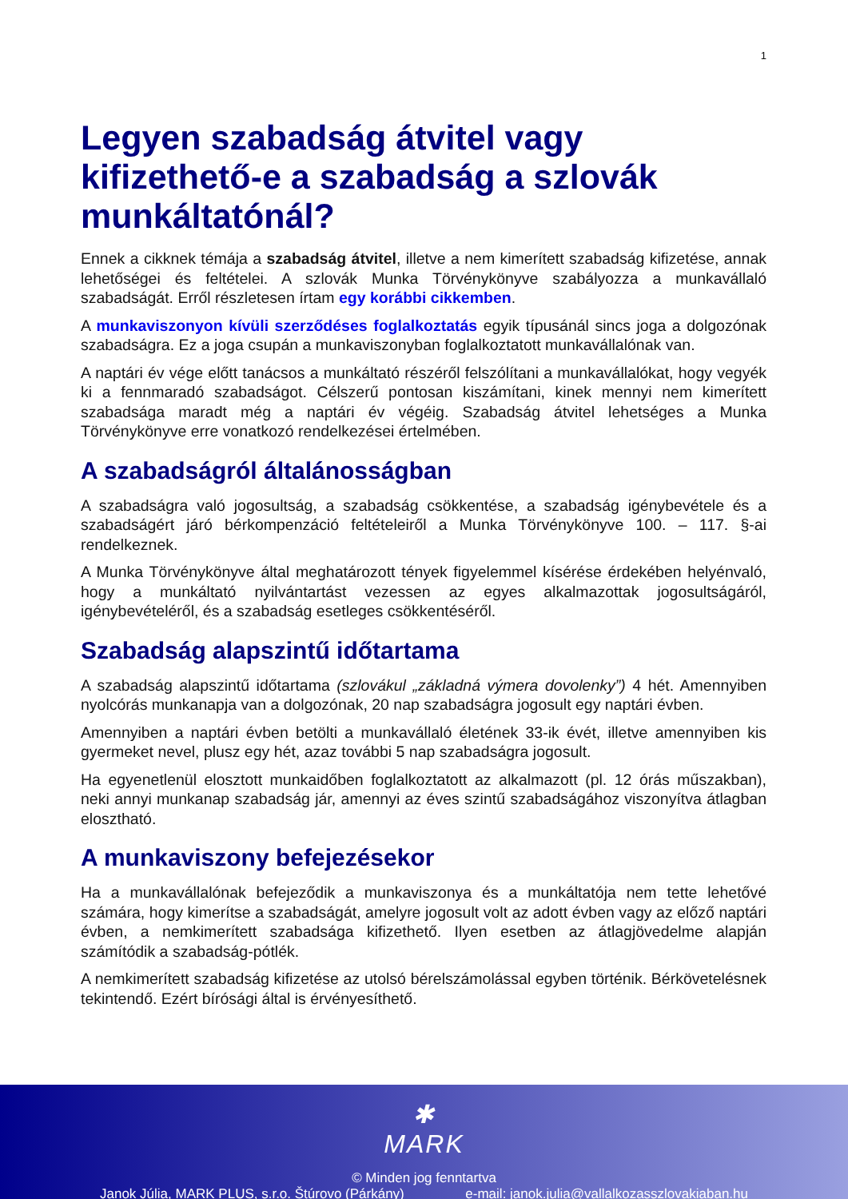1
Legyen szabadság átvitel vagy kifizethető-e a szabadság a szlovák munkáltatónál?
Ennek a cikknek témája a szabadság átvitel, illetve a nem kimerített szabadság kifizetése, annak lehetőségei és feltételei. A szlovák Munka Törvénykönyve szabályozza a munkavállaló szabadságát. Erről részletesen írtam egy korábbi cikkemben.
A munkaviszonyon kívüli szerződéses foglalkoztatás egyik típusánál sincs joga a dolgozónak szabadságra. Ez a joga csupán a munkaviszonyban foglalkoztatott munkavállalónak van.
A naptári év vége előtt tanácsos a munkáltató részéről felszólítani a munkavállalókat, hogy vegyék ki a fennmaradó szabadságot. Célszerű pontosan kiszámítani, kinek mennyi nem kimerített szabadsága maradt még a naptári év végéig. Szabadság átvitel lehetséges a Munka Törvénykönyve erre vonatkozó rendelkezései értelmében.
A szabadságról általánosságban
A szabadságra való jogosultság, a szabadság csökkentése, a szabadság igénybevétele és a szabadságért járó bérkompenzáció feltételeiről a Munka Törvénykönyve 100. – 117. §-ai rendelkeznek.
A Munka Törvénykönyve által meghatározott tények figyelemmel kísérése érdekében helyénvaló, hogy a munkáltató nyilvántartást vezessen az egyes alkalmazottak jogosultságáról, igénybevételéről, és a szabadság esetleges csökkentéséről.
Szabadság alapszintű időtartama
A szabadság alapszintű időtartama (szlovákul „základná výmera dovolenky”) 4 hét. Amennyiben nyolcórás munkanapja van a dolgozónak, 20 nap szabadságra jogosult egy naptári évben.
Amennyiben a naptári évben betölti a munkavállaló életének 33-ik évét, illetve amennyiben kis gyermeket nevel, plusz egy hét, azaz további 5 nap szabadságra jogosult.
Ha egyenetlenül elosztott munkaidőben foglalkoztatott az alkalmazott (pl. 12 órás műszakban), neki annyi munkanap szabadság jár, amennyi az éves szintű szabadságához viszonyítva átlagban elosztható.
A munkaviszony befejezésekor
Ha a munkavállalónak befejeződik a munkaviszonya és a munkáltatója nem tette lehetővé számára, hogy kimerítse a szabadságát, amelyre jogosult volt az adott évben vagy az előző naptári évben, a nemkimerített szabadsága kifizethető. Ilyen esetben az átlagjövedelme alapján számítódik a szabadság-pótlék.
A nemkimerített szabadság kifizetése az utolsó bérelszámolással egyben történik. Bérkövetelésnek tekintendő. Ezért bírósági által is érvényesíthető.
✱
MARK
© Minden jog fenntartva
Janok Júlia, MARK PLUS, s.r.o. Štúrovo (Párkány) e-mail: janok.julia@vallalkozasszlovakiaban.hu